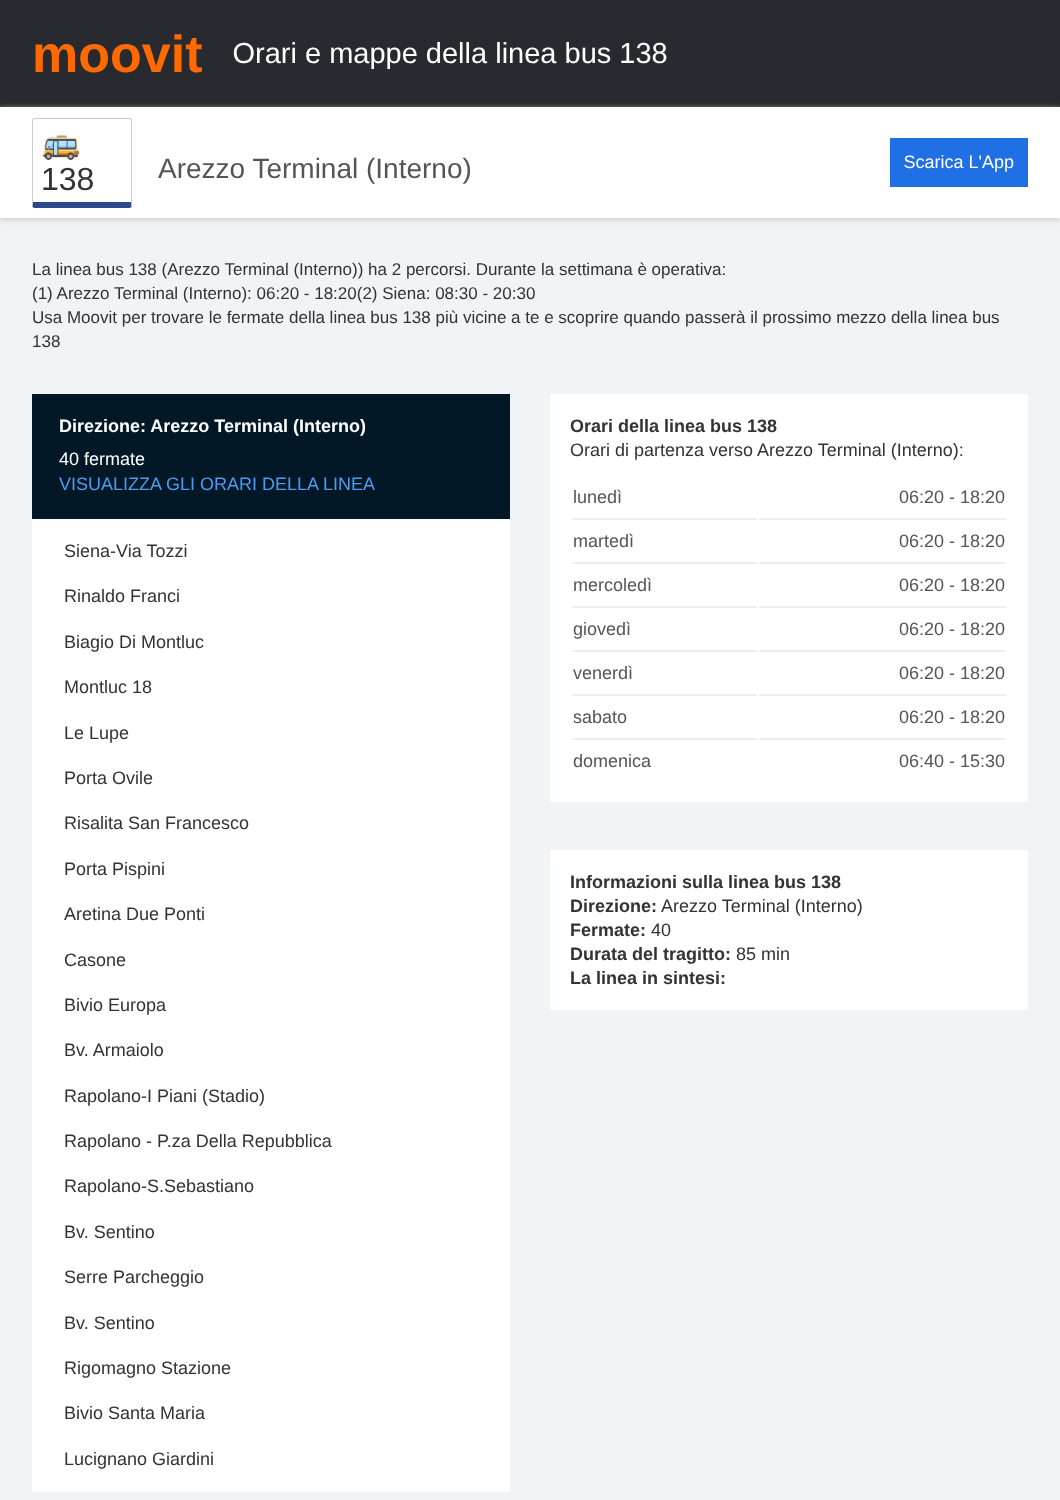moovit
Orari e mappe della linea bus 138
🚌 138
Arezzo Terminal (Interno)
Scarica L'App
La linea bus 138 (Arezzo Terminal (Interno)) ha 2 percorsi. Durante la settimana è operativa:
(1) Arezzo Terminal (Interno): 06:20 - 18:20(2) Siena: 08:30 - 20:30
Usa Moovit per trovare le fermate della linea bus 138 più vicine a te e scoprire quando passerà il prossimo mezzo della linea bus 138
Direzione: Arezzo Terminal (Interno)
40 fermate
VISUALIZZA GLI ORARI DELLA LINEA
Siena-Via Tozzi
Rinaldo Franci
Biagio Di Montluc
Montluc 18
Le Lupe
Porta Ovile
Risalita San Francesco
Porta Pispini
Aretina Due Ponti
Casone
Bivio Europa
Bv. Armaiolo
Rapolano-I Piani (Stadio)
Rapolano - P.za Della Repubblica
Rapolano-S.Sebastiano
Bv. Sentino
Serre Parcheggio
Bv. Sentino
Rigomagno Stazione
Bivio Santa Maria
Lucignano Giardini
Orari della linea bus 138
Orari di partenza verso Arezzo Terminal (Interno):
| lunedì | 06:20 - 18:20 |
| martedì | 06:20 - 18:20 |
| mercoledì | 06:20 - 18:20 |
| giovedì | 06:20 - 18:20 |
| venerdì | 06:20 - 18:20 |
| sabato | 06:20 - 18:20 |
| domenica | 06:40 - 15:30 |
Informazioni sulla linea bus 138
Direzione: Arezzo Terminal (Interno)
Fermate: 40
Durata del tragitto: 85 min
La linea in sintesi: